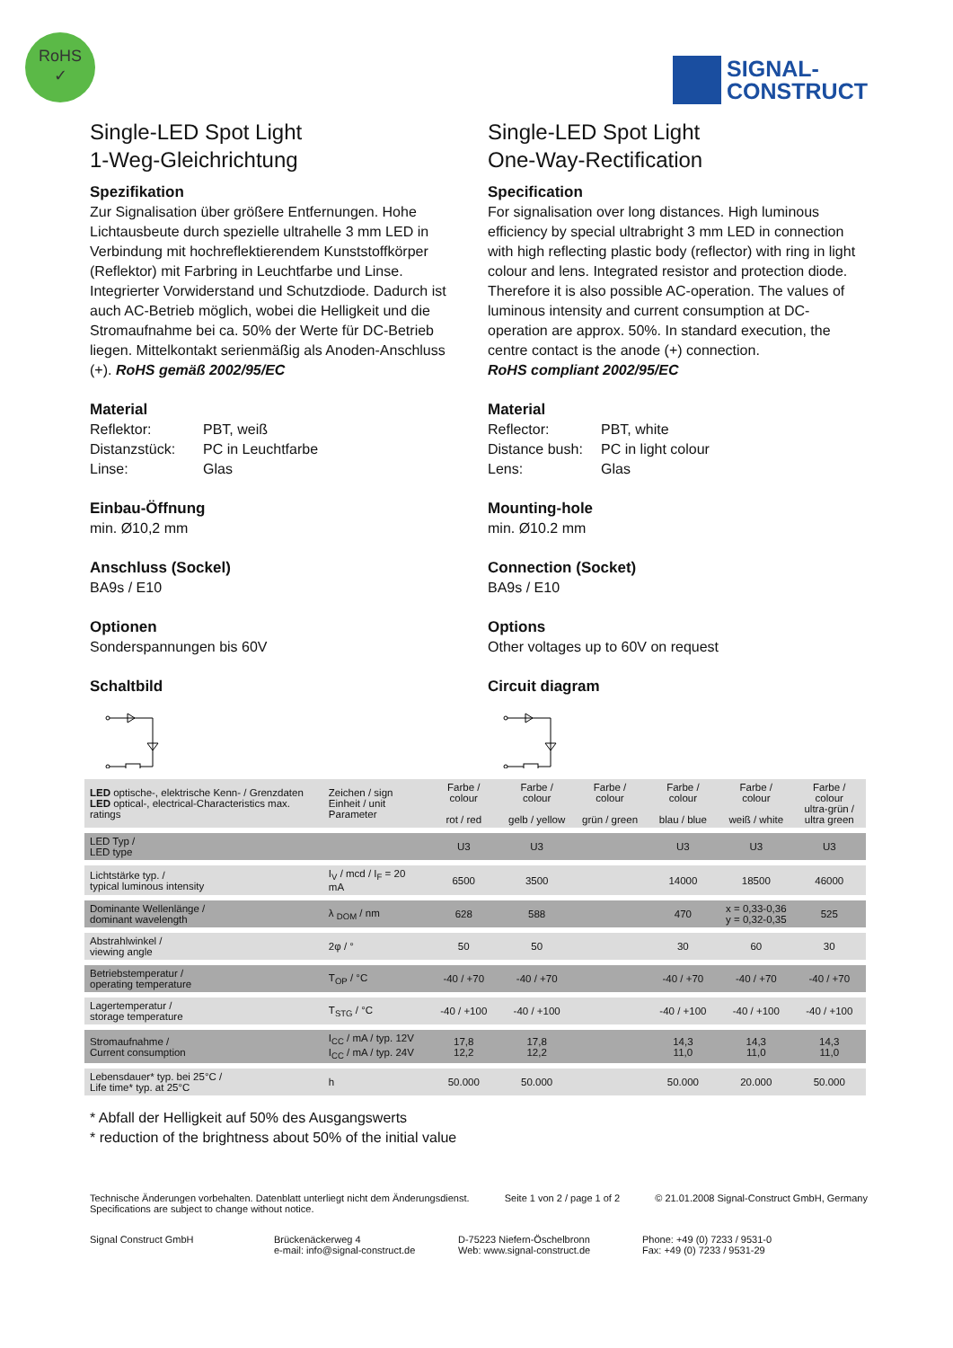RoHS
✓
SIGNAL-
CONSTRUCT
Single-LED Spot Light
1-Weg-Gleichrichtung
Spezifikation
Zur Signalisation über größere Entfernungen. Hohe Lichtausbeute durch spezielle ultrahelle 3 mm LED in Verbindung mit hochreflektierendem Kunststoffkörper (Reflektor) mit Farbring in Leuchtfarbe und Linse. Integrierter Vorwiderstand und Schutzdiode. Dadurch ist auch AC-Betrieb möglich, wobei die Helligkeit und die Stromaufnahme bei ca. 50% der Werte für DC-Betrieb liegen. Mittelkontakt serienmäßig als Anoden-Anschluss (+). RoHS gemäß 2002/95/EC
Material
Reflektor: PBT, weiß Distanzstück: PC in Leuchtfarbe Linse: Glas
Einbau-Öffnung
min. Ø10,2 mm
Anschluss (Sockel)
BA9s / E10
Optionen
Sonderspannungen bis 60V
Schaltbild
Single-LED Spot Light
One-Way-Rectification
Specification
For signalisation over long distances. High luminous efficiency by special ultrabright 3 mm LED in connection with high reflecting plastic body (reflector) with ring in light colour and lens. Integrated resistor and protection diode. Therefore it is also possible AC-operation. The values of luminous intensity and current consumption at DC-operation are approx. 50%. In standard execution, the centre contact is the anode (+) connection.
RoHS compliant 2002/95/EC
Material
Reflector: PBT, white Distance bush: PC in light colour Lens: Glas
Mounting-hole
min. Ø10.2 mm
Connection (Socket)
BA9s / E10
Options
Other voltages up to 60V on request
Circuit diagram
| LED optische-, elektrische Kenn- / Grenzdaten LED optical-, electrical-Characteristics max. ratings | Zeichen / sign Einheit / unit Parameter | Farbe / colour rot / red | Farbe / colour gelb / yellow | Farbe / colour grün / green | Farbe / colour blau / blue | Farbe / colour weiß / white | Farbe / colour ultra-grün / ultra green |
| --- | --- | --- | --- | --- | --- | --- | --- |
| LED Typ / LED type | | U3 | U3 | | U3 | U3 | U3 |
| Lichtstärke typ. / typical luminous intensity | I<sub>V</sub> / mcd / I<sub>F</sub> = 20 mA | 6500 | 3500 | | 14000 | 18500 | 46000 |
| Dominante Wellenlänge / dominant wavelength | λ <sub>DOM</sub> / nm | 628 | 588 | | 470 | x = 0,33-0,36 y = 0,32-0,35 | 525 |
| Abstrahlwinkel / viewing angle | 2φ / ° | 50 | 50 | | 30 | 60 | 30 |
| Betriebstemperatur / operating temperature | T<sub>OP</sub> / °C | -40 / +70 | -40 / +70 | | -40 / +70 | -40 / +70 | -40 / +70 |
| Lagertemperatur / storage temperature | T<sub>STG</sub> / °C | -40 / +100 | -40 / +100 | | -40 / +100 | -40 / +100 | -40 / +100 |
| Stromaufnahme / Current consumption | I<sub>CC</sub> / mA / typ. 12V I<sub>CC</sub> / mA / typ. 24V | 17,8 12,2 | 17,8 12,2 | | 14,3 11,0 | 14,3 11,0 | 14,3 11,0 |
| Lebensdauer* typ. bei 25°C / Life time* typ. at 25°C | h | 50.000 | 50.000 | | 50.000 | 20.000 | 50.000 |
* Abfall der Helligkeit auf 50% des Ausgangswerts
* reduction of the brightness about 50% of the initial value
Technische Änderungen vorbehalten. Datenblatt unterliegt nicht dem Änderungsdienst.
Specifications are subject to change without notice. Seite 1 von 2 / page 1 of 2 © 21.01.2008 Signal-Construct GmbH, Germany
Signal Construct GmbH Brückenäckerweg 4
e-mail: info@signal-construct.de D-75223 Niefern-Öschelbronn
Web: www.signal-construct.de Phone: +49 (0) 7233 / 9531-0
Fax: +49 (0) 7233 / 9531-29